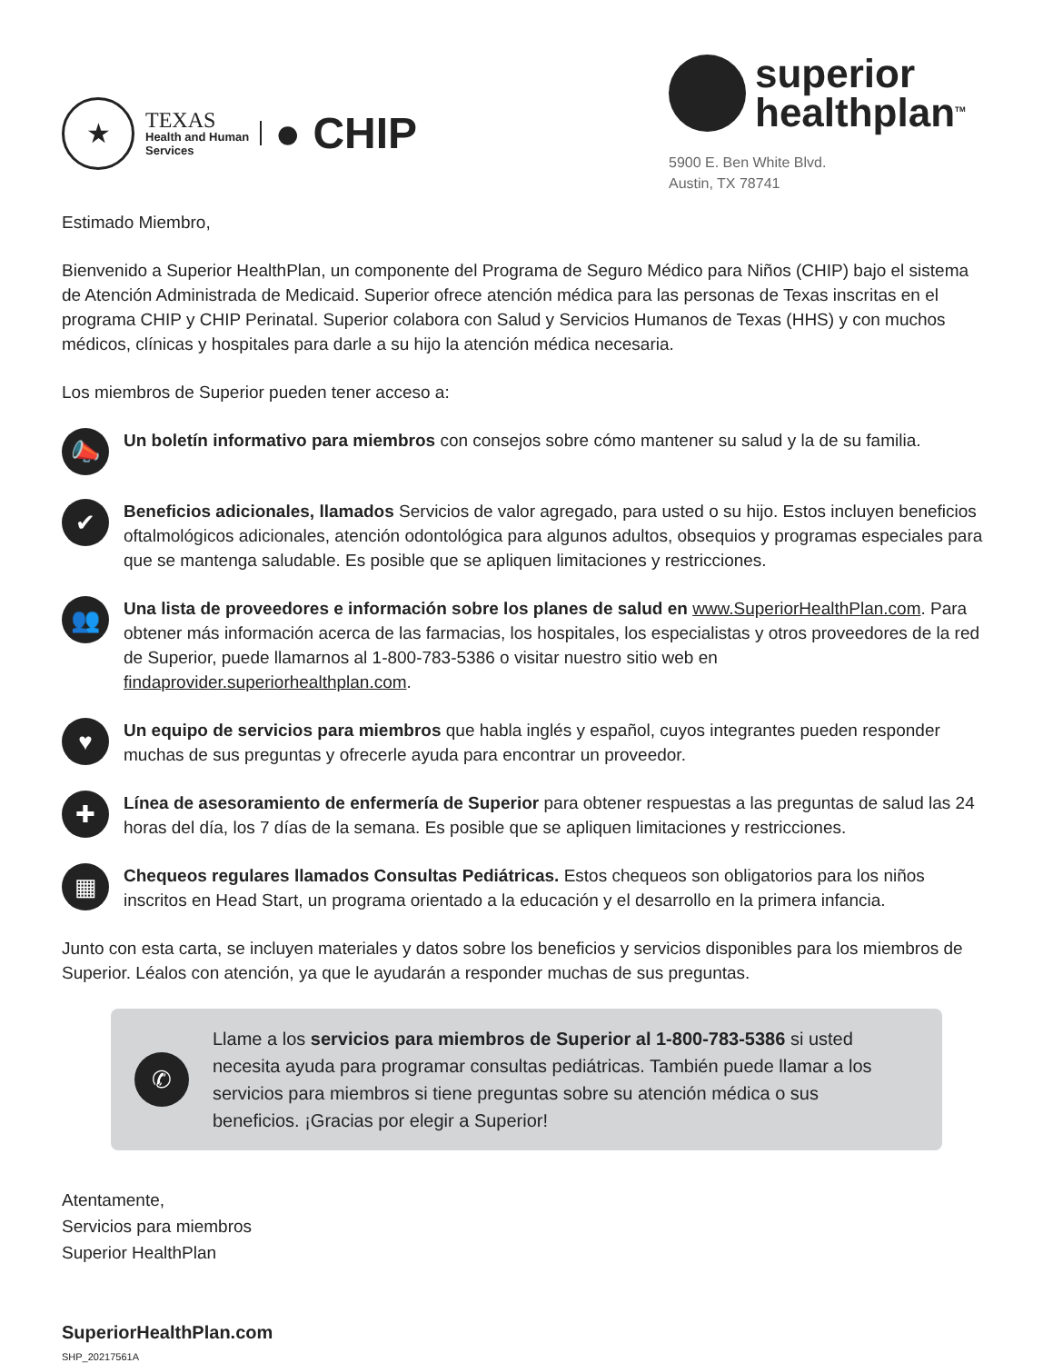★
TEXAS
Health and Human
Services
● CHIP
superior
healthplan<sup>TM</sup>
5900 E. Ben White Blvd.
Austin, TX 78741
Estimado Miembro,
Bienvenido a Superior HealthPlan, un componente del Programa de Seguro Médico para Niños (CHIP) bajo el sistema de Atención Administrada de Medicaid. Superior ofrece atención médica para las personas de Texas inscritas en el programa CHIP y CHIP Perinatal. Superior colabora con Salud y Servicios Humanos de Texas (HHS) y con muchos médicos, clínicas y hospitales para darle a su hijo la atención médica necesaria.
Los miembros de Superior pueden tener acceso a:
📣
Un boletín informativo para miembros con consejos sobre cómo mantener su salud y la de su familia.
✔
Beneficios adicionales, llamados Servicios de valor agregado, para usted o su hijo. Estos incluyen beneficios oftalmológicos adicionales, atención odontológica para algunos adultos, obsequios y programas especiales para que se mantenga saludable. Es posible que se apliquen limitaciones y restricciones.
👥
Una lista de proveedores e información sobre los planes de salud en www.SuperiorHealthPlan.com. Para obtener más información acerca de las farmacias, los hospitales, los especialistas y otros proveedores de la red de Superior, puede llamarnos al 1-800-783-5386 o visitar nuestro sitio web en findaprovider.superiorhealthplan.com.
♥
Un equipo de servicios para miembros que habla inglés y español, cuyos integrantes pueden responder muchas de sus preguntas y ofrecerle ayuda para encontrar un proveedor.
✚
Línea de asesoramiento de enfermería de Superior para obtener respuestas a las preguntas de salud las 24 horas del día, los 7 días de la semana. Es posible que se apliquen limitaciones y restricciones.
▦
Chequeos regulares llamados Consultas Pediátricas. Estos chequeos son obligatorios para los niños inscritos en Head Start, un programa orientado a la educación y el desarrollo en la primera infancia.
Junto con esta carta, se incluyen materiales y datos sobre los beneficios y servicios disponibles para los miembros de Superior. Léalos con atención, ya que le ayudarán a responder muchas de sus preguntas.
✆
Llame a los servicios para miembros de Superior al 1-800-783-5386 si usted necesita ayuda para programar consultas pediátricas. También puede llamar a los servicios para miembros si tiene preguntas sobre su atención médica o sus beneficios. ¡Gracias por elegir a Superior!
Atentamente,
Servicios para miembros
Superior HealthPlan
SuperiorHealthPlan.com
SHP_20217561A